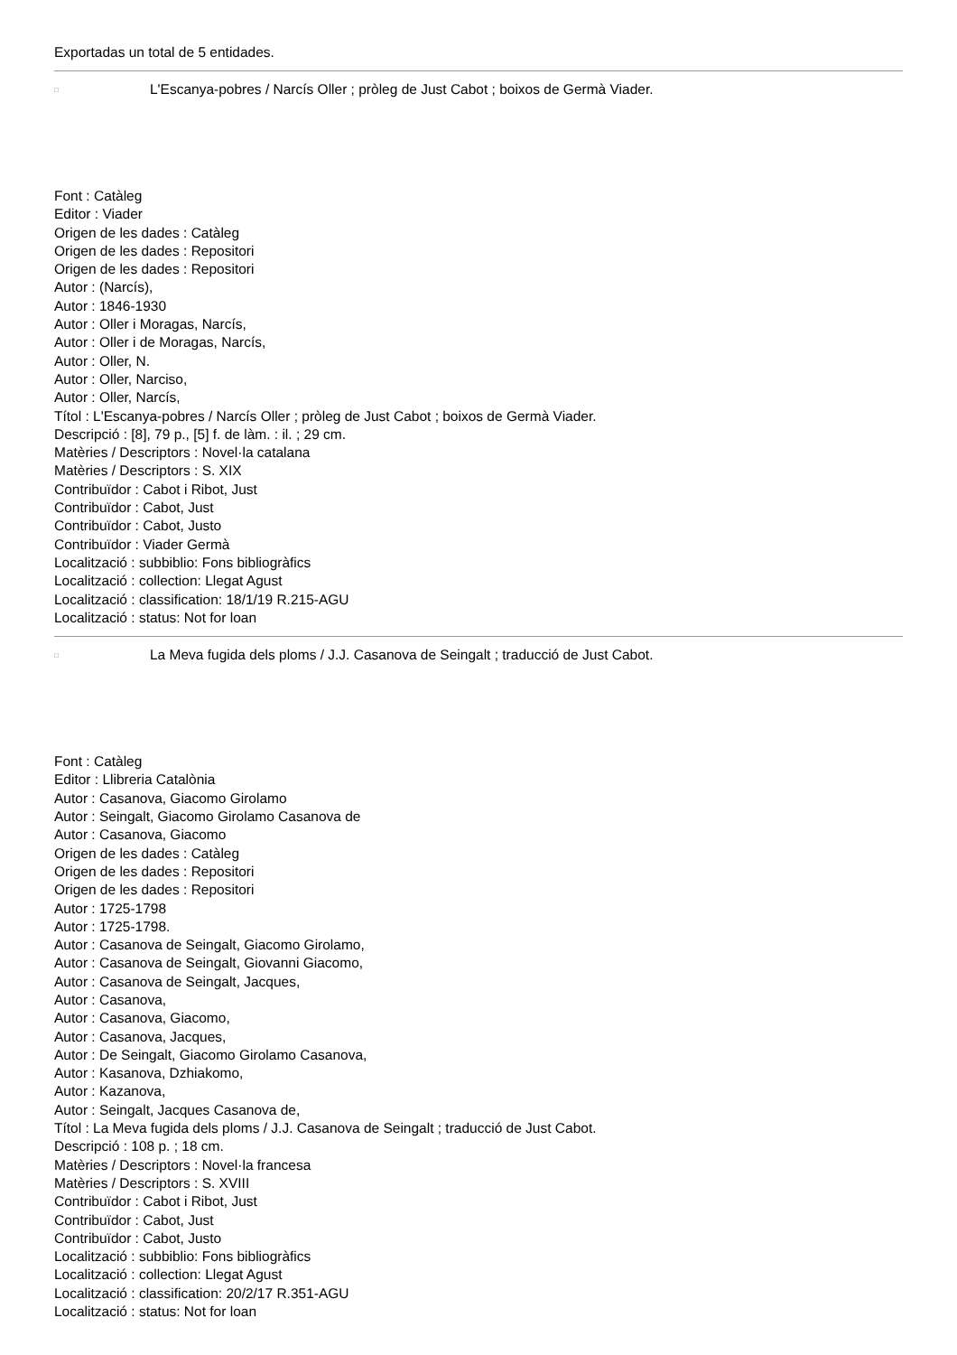Exportadas un total de 5 entidades.
□
L'Escanya-pobres / Narcís Oller ; pròleg de Just Cabot ; boixos de Germà Viader.
Font : Catàleg
Editor : Viader
Origen de les dades : Catàleg
Origen de les dades : Repositori
Origen de les dades : Repositori
Autor : (Narcís),
Autor : 1846-1930
Autor : Oller i Moragas, Narcís,
Autor : Oller i de Moragas, Narcís,
Autor : Oller, N.
Autor : Oller, Narciso,
Autor : Oller, Narcís,
Títol : L'Escanya-pobres / Narcís Oller ; pròleg de Just Cabot ; boixos de Germà Viader.
Descripció : [8], 79 p., [5] f. de làm. : il. ; 29 cm.
Matèries / Descriptors : Novel·la catalana
Matèries / Descriptors : S. XIX
Contribuïdor : Cabot i Ribot, Just
Contribuïdor : Cabot, Just
Contribuïdor : Cabot, Justo
Contribuïdor : Viader Germà
Localització : subbiblio: Fons bibliogràfics
Localització : collection: Llegat Agust
Localització : classification: 18/1/19 R.215-AGU
Localització : status: Not for loan
□
La Meva fugida dels ploms / J.J. Casanova de Seingalt ; traducció de Just Cabot.
Font : Catàleg
Editor : Llibreria Catalònia
Autor : Casanova, Giacomo Girolamo
Autor : Seingalt, Giacomo Girolamo Casanova de
Autor : Casanova, Giacomo
Origen de les dades : Catàleg
Origen de les dades : Repositori
Origen de les dades : Repositori
Autor : 1725-1798
Autor : 1725-1798.
Autor : Casanova de Seingalt, Giacomo Girolamo,
Autor : Casanova de Seingalt, Giovanni Giacomo,
Autor : Casanova de Seingalt, Jacques,
Autor : Casanova,
Autor : Casanova, Giacomo,
Autor : Casanova, Jacques,
Autor : De Seingalt, Giacomo Girolamo Casanova,
Autor : Kasanova, Dzhiakomo,
Autor : Kazanova,
Autor : Seingalt, Jacques Casanova de,
Títol : La Meva fugida dels ploms / J.J. Casanova de Seingalt ; traducció de Just Cabot.
Descripció : 108 p. ; 18 cm.
Matèries / Descriptors : Novel·la francesa
Matèries / Descriptors : S. XVIII
Contribuïdor : Cabot i Ribot, Just
Contribuïdor : Cabot, Just
Contribuïdor : Cabot, Justo
Localització : subbiblio: Fons bibliogràfics
Localització : collection: Llegat Agust
Localització : classification: 20/2/17 R.351-AGU
Localització : status: Not for loan